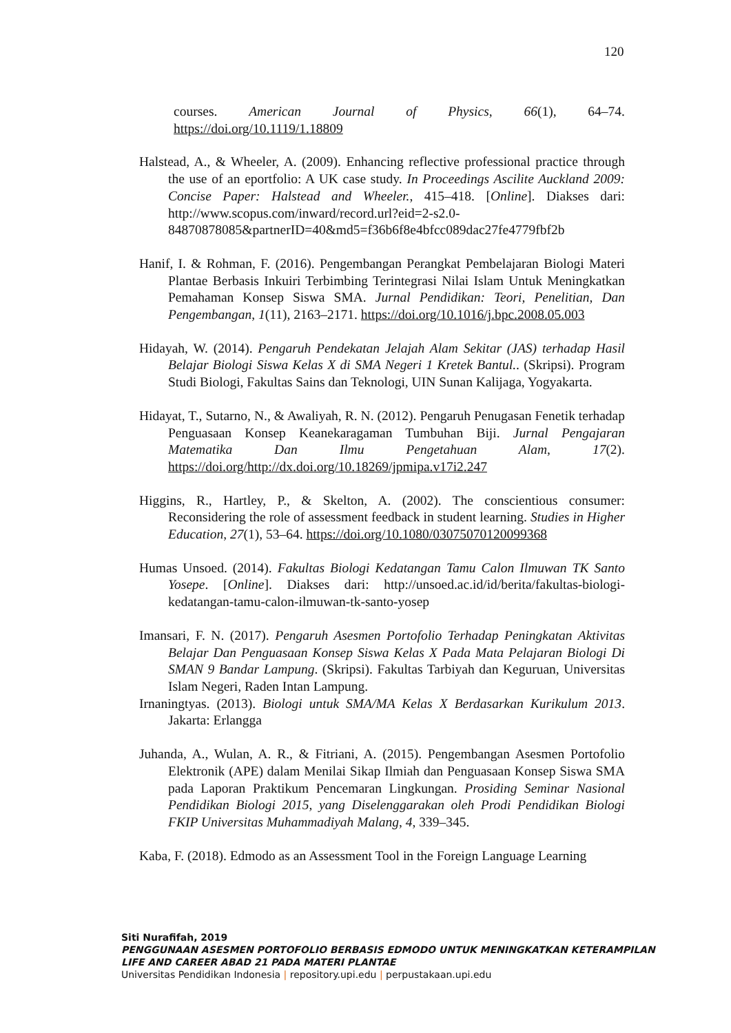120
courses. American Journal of Physics, 66(1), 64–74. https://doi.org/10.1119/1.18809
Halstead, A., & Wheeler, A. (2009). Enhancing reflective professional practice through the use of an eportfolio: A UK case study. In Proceedings Ascilite Auckland 2009: Concise Paper: Halstead and Wheeler., 415–418. [Online]. Diakses dari: http://www.scopus.com/inward/record.url?eid=2-s2.0-84870878085&partnerID=40&md5=f36b6f8e4bfcc089dac27fe4779fbf2b
Hanif, I. & Rohman, F. (2016). Pengembangan Perangkat Pembelajaran Biologi Materi Plantae Berbasis Inkuiri Terbimbing Terintegrasi Nilai Islam Untuk Meningkatkan Pemahaman Konsep Siswa SMA. Jurnal Pendidikan: Teori, Penelitian, Dan Pengembangan, 1(11), 2163–2171. https://doi.org/10.1016/j.bpc.2008.05.003
Hidayah, W. (2014). Pengaruh Pendekatan Jelajah Alam Sekitar (JAS) terhadap Hasil Belajar Biologi Siswa Kelas X di SMA Negeri 1 Kretek Bantul.. (Skripsi). Program Studi Biologi, Fakultas Sains dan Teknologi, UIN Sunan Kalijaga, Yogyakarta.
Hidayat, T., Sutarno, N., & Awaliyah, R. N. (2012). Pengaruh Penugasan Fenetik terhadap Penguasaan Konsep Keanekaragaman Tumbuhan Biji. Jurnal Pengajaran Matematika Dan Ilmu Pengetahuan Alam, 17(2). https://doi.org/http://dx.doi.org/10.18269/jpmipa.v17i2.247
Higgins, R., Hartley, P., & Skelton, A. (2002). The conscientious consumer: Reconsidering the role of assessment feedback in student learning. Studies in Higher Education, 27(1), 53–64. https://doi.org/10.1080/03075070120099368
Humas Unsoed. (2014). Fakultas Biologi Kedatangan Tamu Calon Ilmuwan TK Santo Yosepe. [Online]. Diakses dari: http://unsoed.ac.id/id/berita/fakultas-biologi-kedatangan-tamu-calon-ilmuwan-tk-santo-yosep
Imansari, F. N. (2017). Pengaruh Asesmen Portofolio Terhadap Peningkatan Aktivitas Belajar Dan Penguasaan Konsep Siswa Kelas X Pada Mata Pelajaran Biologi Di SMAN 9 Bandar Lampung. (Skripsi). Fakultas Tarbiyah dan Keguruan, Universitas Islam Negeri, Raden Intan Lampung.
Irnaningtyas. (2013). Biologi untuk SMA/MA Kelas X Berdasarkan Kurikulum 2013. Jakarta: Erlangga
Juhanda, A., Wulan, A. R., & Fitriani, A. (2015). Pengembangan Asesmen Portofolio Elektronik (APE) dalam Menilai Sikap Ilmiah dan Penguasaan Konsep Siswa SMA pada Laporan Praktikum Pencemaran Lingkungan. Prosiding Seminar Nasional Pendidikan Biologi 2015, yang Diselenggarakan oleh Prodi Pendidikan Biologi FKIP Universitas Muhammadiyah Malang, 4, 339–345.
Kaba, F. (2018). Edmodo as an Assessment Tool in the Foreign Language Learning
Siti Nurafifah, 2019
PENGGUNAAN ASESMEN PORTOFOLIO BERBASIS EDMODO UNTUK MENINGKATKAN KETERAMPILAN
LIFE AND CAREER ABAD 21 PADA MATERI PLANTAE
Universitas Pendidikan Indonesia | repository.upi.edu | perpustakaan.upi.edu